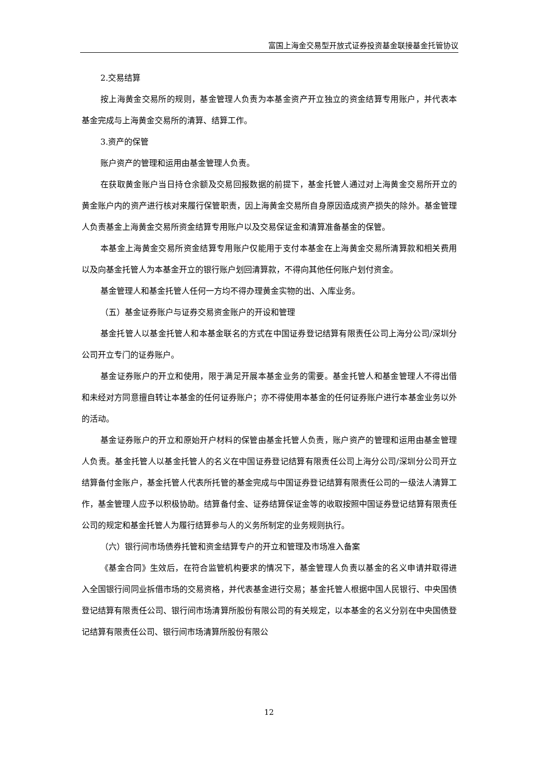富国上海金交易型开放式证券投资基金联接基金托管协议
2.交易结算
按上海黄金交易所的规则，基金管理人负责为本基金资产开立独立的资金结算专用账户，并代表本基金完成与上海黄金交易所的清算、结算工作。
3.资产的保管
账户资产的管理和运用由基金管理人负责。
在获取黄金账户当日持仓余额及交易回报数据的前提下，基金托管人通过对上海黄金交易所开立的黄金账户内的资产进行核对来履行保管职责，因上海黄金交易所自身原因造成资产损失的除外。基金管理人负责基金上海黄金交易所资金结算专用账户以及交易保证金和清算准备基金的保管。
本基金上海黄金交易所资金结算专用账户仅能用于支付本基金在上海黄金交易所清算款和相关费用以及向基金托管人为本基金开立的银行账户划回清算款，不得向其他任何账户划付资金。
基金管理人和基金托管人任何一方均不得办理黄金实物的出、入库业务。
（五）基金证券账户与证券交易资金账户的开设和管理
基金托管人以基金托管人和本基金联名的方式在中国证券登记结算有限责任公司上海分公司/深圳分公司开立专门的证券账户。
基金证券账户的开立和使用，限于满足开展本基金业务的需要。基金托管人和基金管理人不得出借和未经对方同意擅自转让本基金的任何证券账户；亦不得使用本基金的任何证券账户进行本基金业务以外的活动。
基金证券账户的开立和原始开户材料的保管由基金托管人负责，账户资产的管理和运用由基金管理人负责。基金托管人以基金托管人的名义在中国证券登记结算有限责任公司上海分公司/深圳分公司开立结算备付金账户，基金托管人代表所托管的基金完成与中国证券登记结算有限责任公司的一级法人清算工作，基金管理人应予以积极协助。结算备付金、证券结算保证金等的收取按照中国证券登记结算有限责任公司的规定和基金托管人为履行结算参与人的义务所制定的业务规则执行。
（六）银行间市场债券托管和资金结算专户的开立和管理及市场准入备案
《基金合同》生效后，在符合监管机构要求的情况下，基金管理人负责以基金的名义申请并取得进入全国银行间同业拆借市场的交易资格，并代表基金进行交易；基金托管人根据中国人民银行、中央国债登记结算有限责任公司、银行间市场清算所股份有限公司的有关规定，以本基金的名义分别在中央国债登记结算有限责任公司、银行间市场清算所股份有限公
12